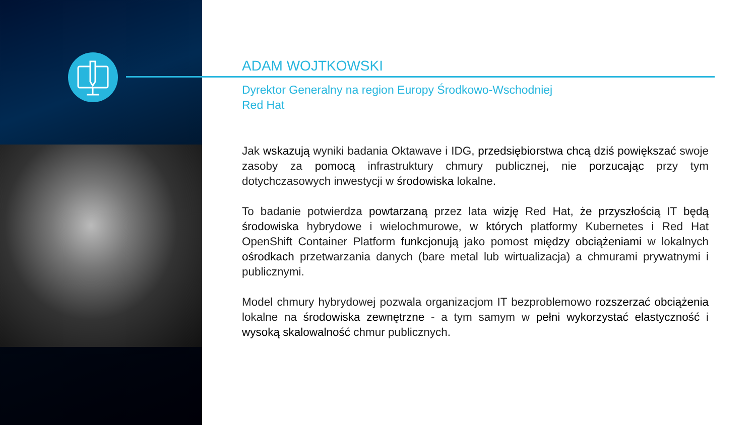ADAM WOJTKOWSKI
Dyrektor Generalny na region Europy Środkowo-Wschodniej
Red Hat
Jak wskazują wyniki badania Oktawave i IDG, przedsiębiorstwa chcą dziś powiększać swoje zasoby za pomocą infrastruktury chmury publicznej, nie porzucając przy tym dotychczasowych inwestycji w środowiska lokalne.
To badanie potwierdza powtarzaną przez lata wizję Red Hat, że przyszłością IT będą środowiska hybrydowe i wielochmurowe, w których platformy Kubernetes i Red Hat OpenShift Container Platform funkcjonują jako pomost między obciążeniami w lokalnych ośrodkach przetwarzania danych (bare metal lub wirtualizacja) a chmurami prywatnymi i publicznymi.
Model chmury hybrydowej pozwala organizacjom IT bezproblemowo rozszerzać obciążenia lokalne na środowiska zewnętrzne - a tym samym w pełni wykorzystać elastyczność i wysoką skalowalność chmur publicznych.